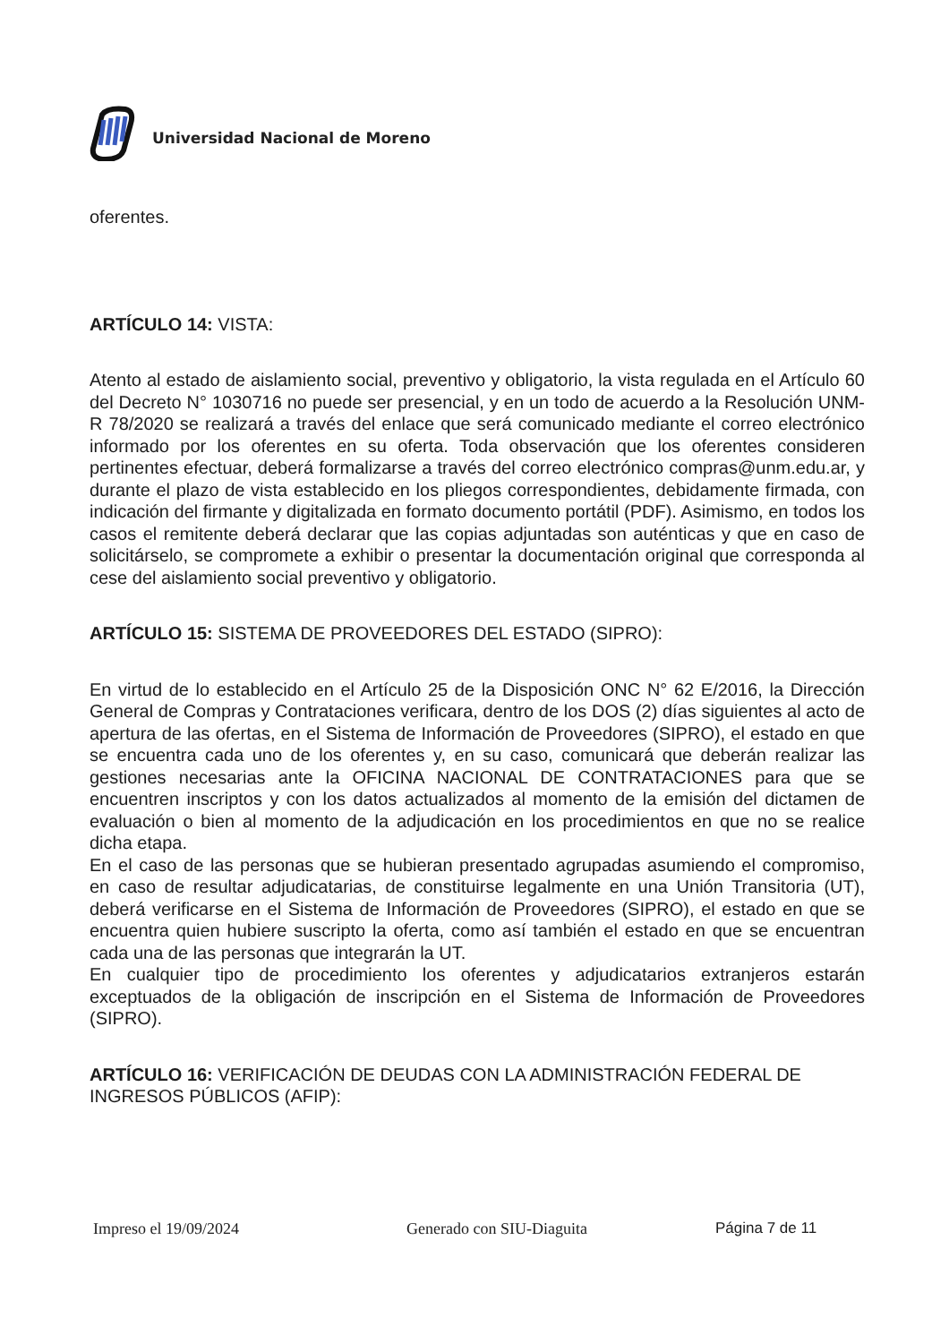Universidad Nacional de Moreno
oferentes.
ARTÍCULO 14: VISTA:
Atento al estado de aislamiento social, preventivo y obligatorio, la vista regulada en el Artículo 60 del Decreto N° 1030716 no puede ser presencial, y en un todo de acuerdo a la Resolución UNM-R 78/2020 se realizará a través del enlace que será comunicado mediante el correo electrónico informado por los oferentes en su oferta. Toda observación que los oferentes consideren pertinentes efectuar, deberá formalizarse a través del correo electrónico compras@unm.edu.ar, y durante el plazo de vista establecido en los pliegos correspondientes, debidamente firmada, con indicación del firmante y digitalizada en formato documento portátil (PDF). Asimismo, en todos los casos el remitente deberá declarar que las copias adjuntadas son auténticas y que en caso de solicitárselo, se compromete a exhibir o presentar la documentación original que corresponda al cese del aislamiento social preventivo y obligatorio.
ARTÍCULO 15: SISTEMA DE PROVEEDORES DEL ESTADO (SIPRO):
En virtud de lo establecido en el Artículo 25 de la Disposición ONC N° 62 E/2016, la Dirección General de Compras y Contrataciones verificara, dentro de los DOS (2) días siguientes al acto de apertura de las ofertas, en el Sistema de Información de Proveedores (SIPRO), el estado en que se encuentra cada uno de los oferentes y, en su caso, comunicará que deberán realizar las gestiones necesarias ante la OFICINA NACIONAL DE CONTRATACIONES para que se encuentren inscriptos y con los datos actualizados al momento de la emisión del dictamen de evaluación o bien al momento de la adjudicación en los procedimientos en que no se realice dicha etapa.
En el caso de las personas que se hubieran presentado agrupadas asumiendo el compromiso, en caso de resultar adjudicatarias, de constituirse legalmente en una Unión Transitoria (UT), deberá verificarse en el Sistema de Información de Proveedores (SIPRO), el estado en que se encuentra quien hubiere suscripto la oferta, como así también el estado en que se encuentran cada una de las personas que integrarán la UT.
En cualquier tipo de procedimiento los oferentes y adjudicatarios extranjeros estarán exceptuados de la obligación de inscripción en el Sistema de Información de Proveedores (SIPRO).
ARTÍCULO 16: VERIFICACIÓN DE DEUDAS CON LA ADMINISTRACIÓN FEDERAL DE INGRESOS PÚBLICOS (AFIP):
Impreso el 19/09/2024 Generado con SIU-Diaguita Página 7 de 11